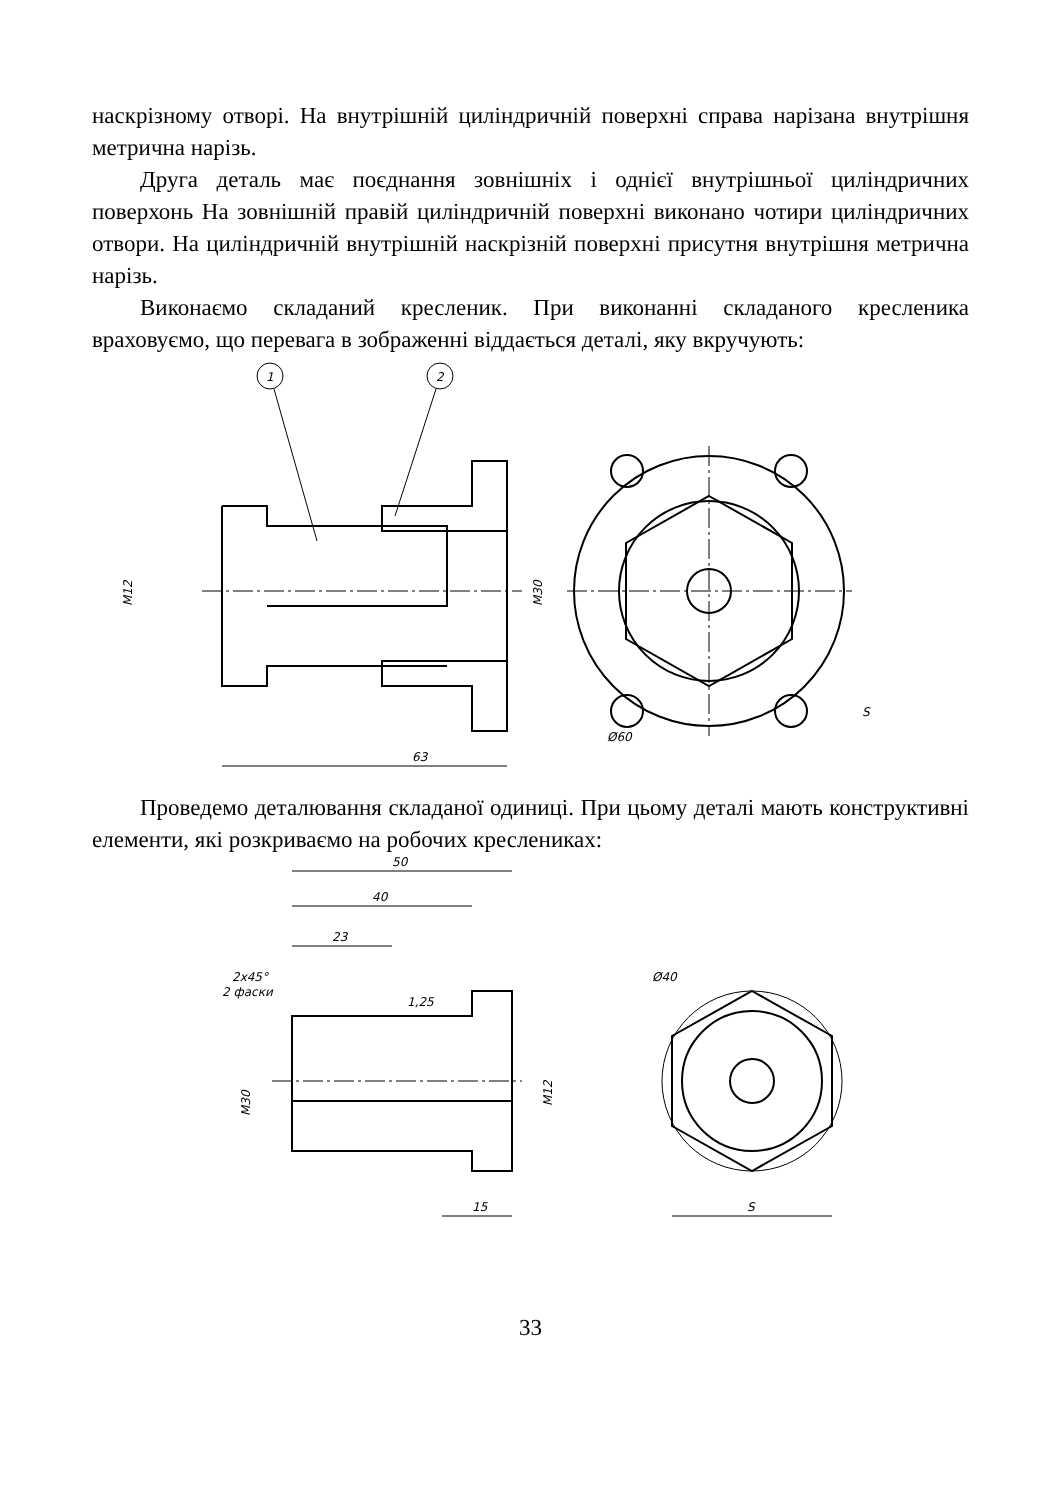наскрізному отворі. На внутрішній циліндричній поверхні справа нарізана внутрішня метрична нарізь.
Друга деталь має поєднання зовнішніх і однієї внутрішньої циліндричних поверхонь На зовнішній правій циліндричній поверхні виконано чотири циліндричних отвори. На циліндричній внутрішній наскрізній поверхні присутня внутрішня метрична нарізь.
Виконаємо складаний кресленик. При виконанні складаного кресленика враховуємо, що перевага в зображенні віддається деталі, яку вкручують:
63
M12
M30
Ø60
S
1
2
Проведемо деталювання складаної одиниці. При цьому деталі мають конструктивні елементи, які розкриваємо на робочих креслениках:
50
40
23
2x45°
2 фаски
1,25
M30
M12
15
Ø40
S
33